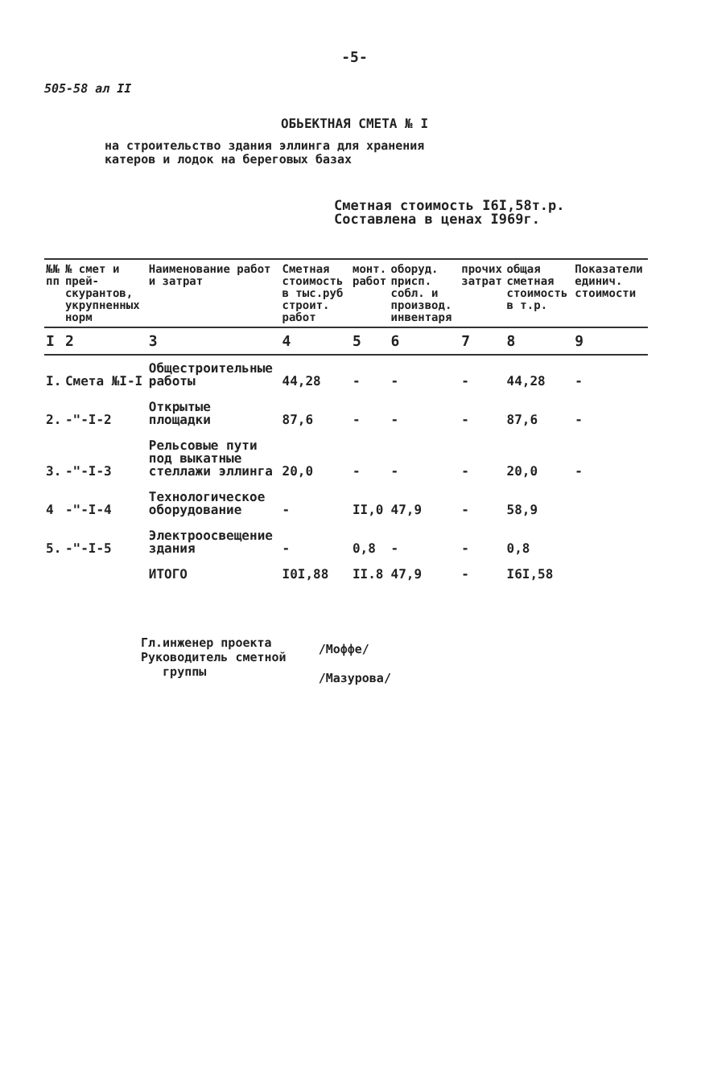-5-
505-58 ал II
ОБЬЕКТНАЯ СМЕТА № I
на строительство здания эллинга для хранения
катеров и лодок на береговых базах
Сметная стоимость I6I,58т.р.
Составлена в ценах I969г.
| №№ пп | № смет и прей-скурантов, укрупненных норм | Наименование работ и затрат | Сметная стоимость в тыс.руб строит. работ | монт. работ | оборуд. присп. собл. и производ. инвентаря | прочих затрат | общая сметная стоимость в т.р. | Показатели единич. стоимости |
| --- | --- | --- | --- | --- | --- | --- | --- | --- |
| I | 2 | 3 | 4 | 5 | 6 | 7 | 8 | 9 |
| I. | Смета №I-I | Общестроительные работы | 44,28 | - | - | - | 44,28 | - |
| 2. | -"-I-2 | Открытые площадки | 87,6 | - | - | - | 87,6 | - |
| 3. | -"-I-3 | Рельсовые пути под выкатные стеллажи эллинга | 20,0 | - | - | - | 20,0 | - |
| 4 | -"-I-4 | Технологическое оборудование | - | II,0 | 47,9 | - | 58,9 | |
| 5. | -"-I-5 | Электроосвещение здания | - | 0,8 | - | - | 0,8 | |
| | | ИТОГО | I0I,88 | II.8 | 47,9 | - | I6I,58 | |
Гл.инженер проекта
Руководитель сметной
группы
/Моффе/
/Мазурова/